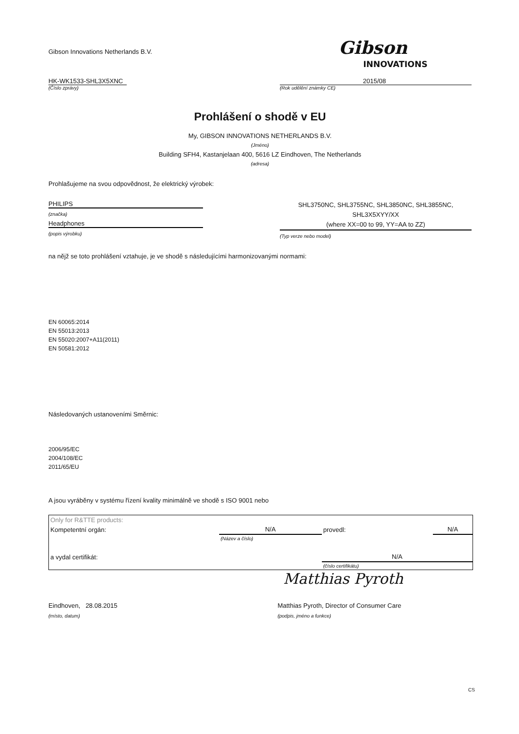Gibson Innovations Netherlands B.V.
Gibson
INNOVATIONS
HK-WK1533-SHL3X5XNC
(Číslo zprávy)
2015/08
(Rok udělění známky CE)
Prohlášení o shodě v EU
My, GIBSON INNOVATIONS NETHERLANDS B.V.
(Jméno)
Building SFH4, Kastanjelaan 400, 5616 LZ Eindhoven, The Netherlands
(adresa)
Prohlašujeme na svou odpovědnost, že elektrický výrobek:
PHILIPS
(značka)
Headphones
(popis výrobku)
SHL3750NC, SHL3755NC, SHL3850NC, SHL3855NC,
SHL3X5XYY/XX
(where XX=00 to 99, YY=AA to ZZ)
(Typ verze nebo model)
na nějž se toto prohlášení vztahuje, je ve shodě s následujícími harmonizovanými normami:
EN 60065:2014
EN 55013:2013
EN 55020:2007+A11(2011)
EN 50581:2012
Následovaných ustanoveními Směrnic:
2006/95/EC
2004/108/EC
2011/65/EU
A jsou vyráběny v systému řízení kvality minimálně ve shodě s ISO 9001 nebo
| Only for R&TTE products: | | | |
| Kompetentní orgán: | N/A | provedl: | N/A |
| | (Název a číslo) | | |
| a vydal certifikát: | | N/A | |
| | | (číslo certifikátu) | |
Matthias Pyroth
Eindhoven, 28.08.2015
(místo, datum)
Matthias Pyroth, Director of Consumer Care
(podpis, jméno a funkce)
CS